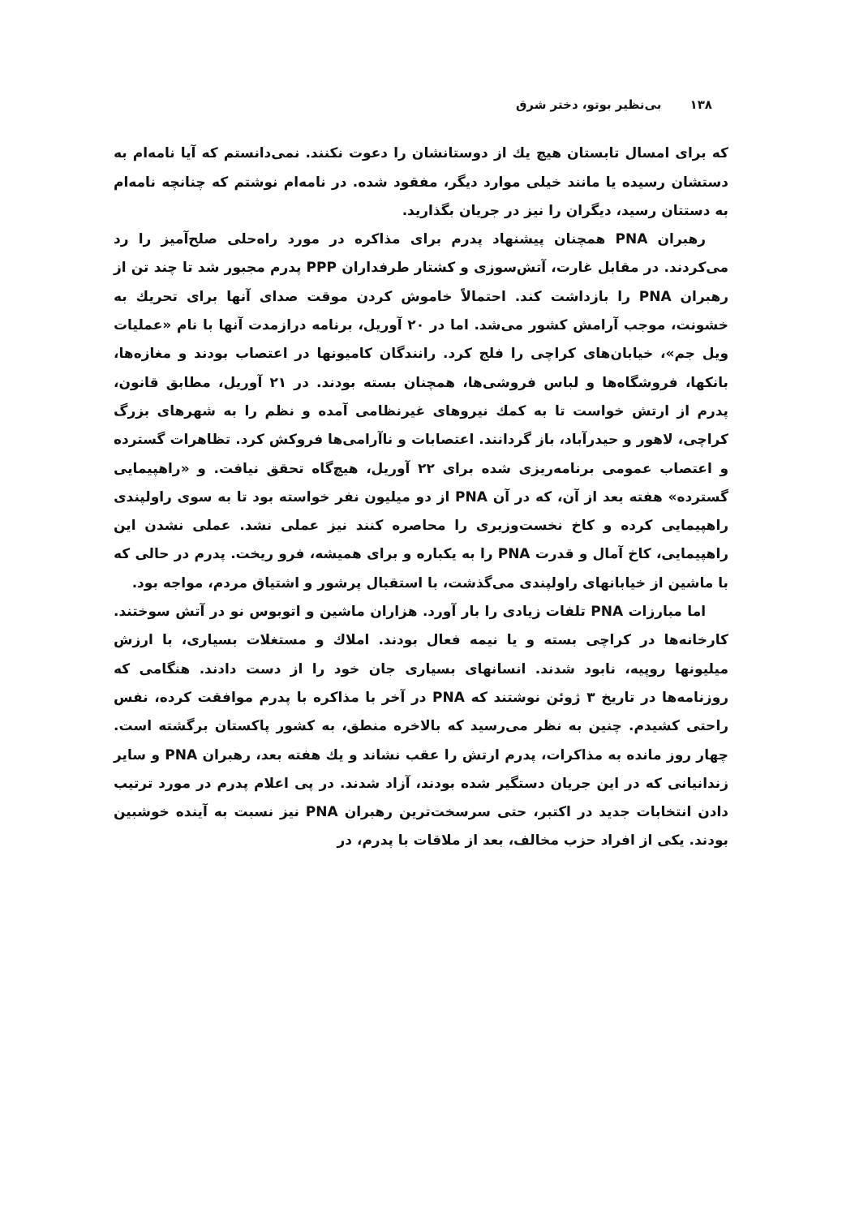۱۳۸ بی‌نظیر بوتو، دختر شرق
که برای امسال تابستان هیچ یك از دوستانشان را دعوت نکنند. نمی‌دانستم که آیا نامه‌ام به دستشان رسیده یا مانند خیلی موارد دیگر، مفقود شده. در نامه‌ام نوشتم که چنانچه نامه‌ام به دستتان رسید، دیگران را نیز در جریان بگذارید.
رهبران PNA همچنان پیشنهاد پدرم برای مذاکره در مورد راه‌حلی صلح‌آمیز را رد می‌کردند. در مقابل غارت، آتش‌سوزی و کشتار طرفداران PPP پدرم مجبور شد تا چند تن از رهبران PNA را بازداشت کند. احتمالاً خاموش کردن موقت صدای آنها برای تحریك به خشونت، موجب آرامش کشور می‌شد. اما در ۲۰ آوریل، برنامه درازمدت آنها با نام «عملیات ویل جم»، خیابان‌های کراچی را فلج کرد. رانندگان کامیونها در اعتصاب بودند و مغازه‌ها، بانکها، فروشگاه‌ها و لباس فروشی‌ها، همچنان بسته بودند. در ۲۱ آوریل، مطابق قانون، پدرم از ارتش خواست تا به کمك نیروهای غیرنظامی آمده و نظم را به شهرهای بزرگ کراچی، لاهور و حیدرآباد، باز گردانند. اعتصابات و ناآرامی‌ها فروکش کرد. تظاهرات گسترده و اعتصاب عمومی برنامه‌ریزی شده برای ۲۲ آوریل، هیچ‌گاه تحقق نیافت. و «راهپیمایی گسترده» هفته بعد از آن، که در آن PNA از دو میلیون نفر خواسته بود تا به سوی راولپندی راهپیمایی کرده و کاخ نخست‌وزیری را محاصره کنند نیز عملی نشد. عملی نشدن این راهپیمایی، کاخ آمال و قدرت PNA را به یکباره و برای همیشه، فرو ریخت. پدرم در حالی که با ماشین از خیابانهای راولپندی می‌گذشت، با استقبال پرشور و اشتیاق مردم، مواجه بود.
اما مبارزات PNA تلفات زیادی را بار آورد. هزاران ماشین و اتوبوس نو در آتش سوختند. کارخانه‌ها در کراچی بسته و یا نیمه فعال بودند. املاك و مستغلات بسیاری، با ارزش میلیونها روپیه، نابود شدند. انسانهای بسیاری جان خود را از دست دادند. هنگامی که روزنامه‌ها در تاریخ ۳ ژوئن نوشتند که PNA در آخر با مذاکره با پدرم موافقت کرده، نفس راحتی کشیدم. چنین به نظر می‌رسید که بالاخره منطق، به کشور پاکستان برگشته است. چهار روز مانده به مذاکرات، پدرم ارتش را عقب نشاند و یك هفته بعد، رهبران PNA و سایر زندانیانی که در این جریان دستگیر شده بودند، آزاد شدند. در پی اعلام پدرم در مورد ترتیب دادن انتخابات جدید در اکتبر، حتی سرسخت‌ترین رهبران PNA نیز نسبت به آینده خوشبین بودند. یکی از افراد حزب مخالف، بعد از ملاقات با پدرم، در